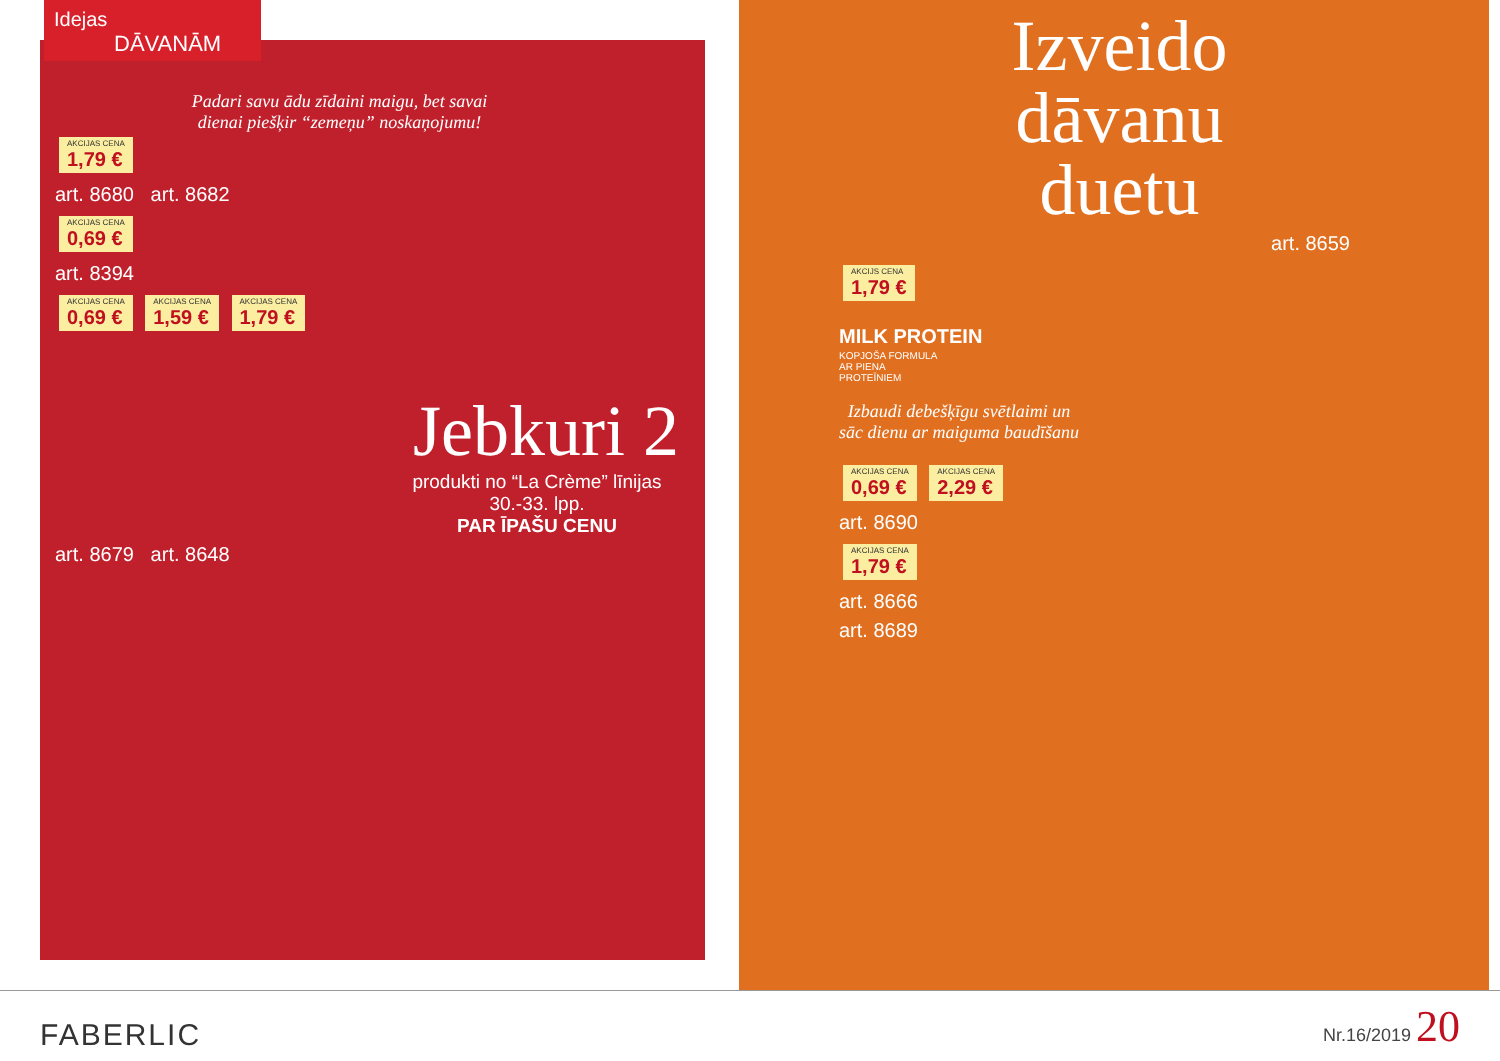Idejas DĀVANĀM
Padari savu ādu zīdaini maigu, bet savai
dienai piešķir “zemeņu” noskaņojumu!
AKCIJAS CENA 1,79 €
art. 8680 art. 8682
AKCIJAS CENA 0,69 €
art. 8394
AKCIJAS CENA 0,69 € AKCIJAS CENA 1,59 € AKCIJAS CENA 1,79 €
Jebkuri 2
produkti no “La Crème” līnijas
30.-33. lpp.
PAR ĪPAŠU CENU
art. 8679 art. 8648
Izveido
dāvanu
duetu
art. 8659
AKCIJS CENA 1,79 €
MILK PROTEIN
KOPJOŠA FORMULA
AR PIENA
PROTEĪNIEM
Izbaudi debešķīgu svētlaimi un sāc dienu ar maiguma baudīšanu
AKCIJAS CENA 0,69 € AKCIJAS CENA 2,29 €
art. 8690
AKCIJAS CENA 1,79 €
art. 8666
art. 8689
FABERLIC Nr.16/2019 20